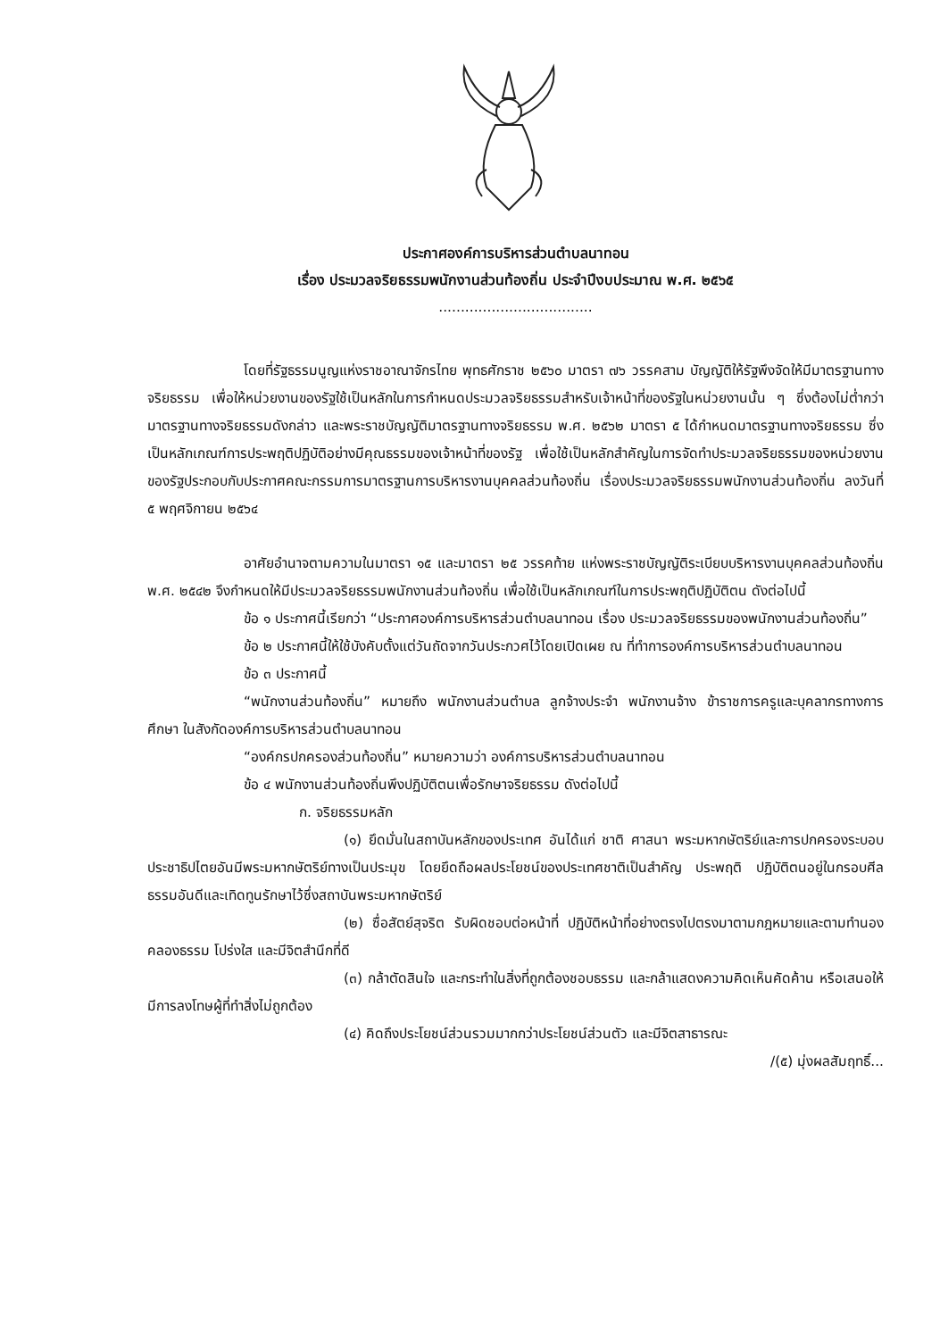ประกาศองค์การบริหารส่วนตำบลนาทอน
เรื่อง ประมวลจริยธรรมพนักงานส่วนท้องถิ่น ประจำปีงบประมาณ พ.ศ. ๒๕๖๕
...................................
โดยที่รัฐธรรมนูญแห่งราชอาณาจักรไทย พุทธศักราช ๒๕๖๐ มาตรา ๗๖ วรรคสาม บัญญัติให้รัฐพึงจัดให้มีมาตรฐานทางจริยธรรม เพื่อให้หน่วยงานของรัฐใช้เป็นหลักในการกำหนดประมวลจริยธรรมสำหรับเจ้าหน้าที่ของรัฐในหน่วยงานนั้น ๆ ซึ่งต้องไม่ต่ำกว่ามาตรฐานทางจริยธรรมดังกล่าว และพระราชบัญญัติมาตรฐานทางจริยธรรม พ.ศ. ๒๕๖๒ มาตรา ๕ ได้กำหนดมาตรฐานทางจริยธรรม ซึ่งเป็นหลักเกณฑ์การประพฤติปฏิบัติอย่างมีคุณธรรมของเจ้าหน้าที่ของรัฐ เพื่อใช้เป็นหลักสำคัญในการจัดทำประมวลจริยธรรมของหน่วยงานของรัฐประกอบกับประกาศคณะกรรมการมาตรฐานการบริหารงานบุคคลส่วนท้องถิ่น เรื่องประมวลจริยธรรมพนักงานส่วนท้องถิ่น ลงวันที่ ๕ พฤศจิกายน ๒๕๖๔
อาศัยอำนาจตามความในมาตรา ๑๕ และมาตรา ๒๕ วรรคท้าย แห่งพระราชบัญญัติระเบียบบริหารงานบุคคลส่วนท้องถิ่น พ.ศ. ๒๕๔๒ จึงกำหนดให้มีประมวลจริยธรรมพนักงานส่วนท้องถิ่น เพื่อใช้เป็นหลักเกณฑ์ในการประพฤติปฏิบัติตน ดังต่อไปนี้
ข้อ ๑ ประกาศนี้เรียกว่า “ประกาศองค์การบริหารส่วนตำบลนาทอน เรื่อง ประมวลจริยธรรมของพนักงานส่วนท้องถิ่น”
ข้อ ๒ ประกาศนี้ให้ใช้บังคับตั้งแต่วันถัดจากวันประกวศไว้โดยเปิดเผย ณ ที่ทำการองค์การบริหารส่วนตำบลนาทอน
ข้อ ๓ ประกาศนี้
“พนักงานส่วนท้องถิ่น” หมายถึง พนักงานส่วนตำบล ลูกจ้างประจำ พนักงานจ้าง ข้าราชการครูและบุคลากรทางการศึกษา ในสังกัดองค์การบริหารส่วนตำบลนาทอน
“องค์กรปกครองส่วนท้องถิ่น” หมายความว่า องค์การบริหารส่วนตำบลนาทอน
ข้อ ๔ พนักงานส่วนท้องถิ่นพึงปฏิบัติตนเพื่อรักษาจริยธรรม ดังต่อไปนี้
ก. จริยธรรมหลัก
(๑) ยึดมั่นในสถาบันหลักของประเทศ อันได้แก่ ชาติ ศาสนา พระมหากษัตริย์และการปกครองระบอบประชาธิปไตยอันมีพระมหากษัตริย์ทางเป็นประมุข โดยยึดถือผลประโยชน์ของประเทศชาติเป็นสำคัญ ประพฤติ ปฏิบัติตนอยู่ในกรอบศีลธรรมอันดีและเทิดทูนรักษาไว้ซึ่งสถาบันพระมหากษัตริย์
(๒) ซื่อสัตย์สุจริต รับผิดชอบต่อหน้าที่ ปฏิบัติหน้าที่อย่างตรงไปตรงมาตามกฎหมายและตามทำนองคลองธรรม โปร่งใส และมีจิตสำนึกที่ดี
(๓) กล้าตัดสินใจ และกระทำในสิ่งที่ถูกต้องชอบธรรม และกล้าแสดงความคิดเห็นคัดค้าน หรือเสนอให้มีการลงโทษผู้ที่ทำสิ่งไม่ถูกต้อง
(๔) คิดถึงประโยชน์ส่วนรวมมากกว่าประโยชน์ส่วนตัว และมีจิตสาธารณะ
/(๕) มุ่งผลสัมฤทธิ์...